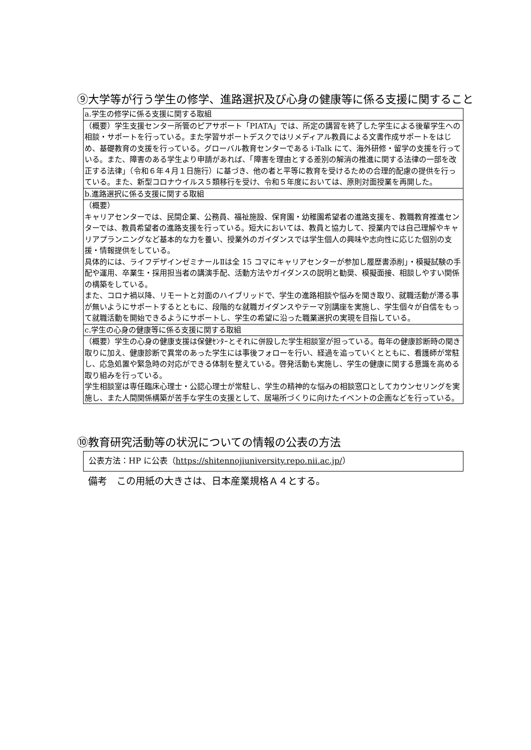⑨大学等が行う学生の修学、進路選択及び心身の健康等に係る支援に関すること
| a.学生の修学に係る支援に関する取組 |
| （概要）学生支援センター所管のピアサポート「PIATA」では、所定の講習を終了した学生による後輩学生への相談・サポートを行っている。また学習サポートデスクではリメディアル教員による文書作成サポートをはじめ、基礎教育の支援を行っている。グローバル教育センターである i-Talk にて、海外研修・留学の支援を行っている。また、障害のある学生より申請があれば、「障害を理由とする差別の解消の推進に関する法律の一部を改正する法律」（令和６年４月１日施行）に基づき、他の者と平等に教育を受けるための合理的配慮の提供を行っている。また、新型コロナウイルス５類移行を受け、令和５年度においては、原則対面授業を再開した。 |
| b.進路選択に係る支援に関する取組 |
| （概要） キャリアセンターでは、民間企業、公務員、福祉施設、保育園・幼稚園希望者の進路支援を、教職教育推進センターでは、教員希望者の進路支援を行っている。短大においては、教員と協力して、授業内では自己理解やキャリアプランニングなど基本的な力を養い、授業外のガイダンスでは学生個人の興味や志向性に応じた個別の支援・情報提供をしている。 具体的には、ライフデザインゼミナールⅡは全 15 コマにキャリアセンターが参加し履歴書添削」・模擬試験の手配や運用、卒業生・採用担当者の講演手配、活動方法やガイダンスの説明と勧奨、模擬面接、相談しやすい関係の構築をしている。 また、コロナ禍以降、リモートと対面のハイブリッドで、学生の進路相談や悩みを聞き取り、就職活動が滞る事が無いようにサポートするとともに、段階的な就職ガイダンスやテーマ別講座を実施し、学生個々が自信をもって就職活動を開始できるようにサポートし、学生の希望に沿った職業選択の実現を目指している。 |
| c.学生の心身の健康等に係る支援に関する取組 |
| （概要）学生の心身の健康支援は保健ｾﾝﾀｰとそれに併設した学生相談室が担っている。毎年の健康診断時の聞き取りに加え、健康診断で異常のあった学生には事後フォローを行い、経過を追っていくとともに、看護師が常駐し、応急処置や緊急時の対応ができる体制を整えている。啓発活動も実施し、学生の健康に関する意識を高める取り組みを行っている。 学生相談室は専任臨床心理士・公認心理士が常駐し、学生の精神的な悩みの相談窓口としてカウンセリングを実施し、また人間関係構築が苦手な学生の支援として、居場所づくりに向けたイベントの企画などを行っている。 |
⑩教育研究活動等の状況についての情報の公表の方法
| 公表方法：HP に公表（ https://shitennojiuniversity.repo.nii.ac.jp/ ） |
備考　この用紙の大きさは、日本産業規格Ａ４とする。